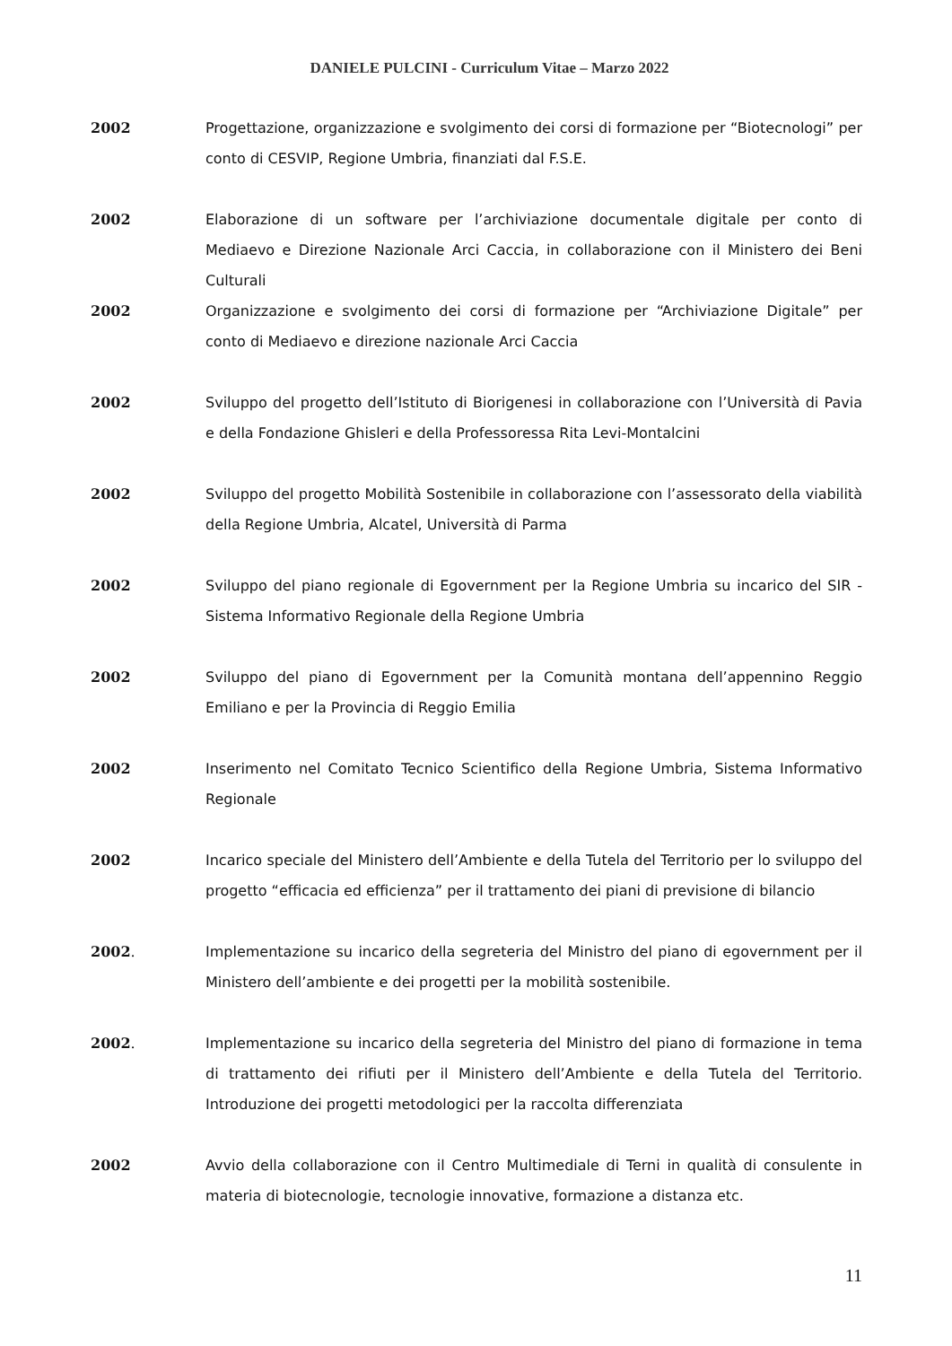DANIELE PULCINI - Curriculum Vitae – Marzo 2022
2002 Progettazione, organizzazione e svolgimento dei corsi di formazione per “Biotecnologi” per conto di CESVIP, Regione Umbria, finanziati dal F.S.E.
2002 Elaborazione di un software per l’archiviazione documentale digitale per conto di Mediaevo e Direzione Nazionale Arci Caccia, in collaborazione con il Ministero dei Beni Culturali
2002 Organizzazione e svolgimento dei corsi di formazione per “Archiviazione Digitale” per conto di Mediaevo e direzione nazionale Arci Caccia
2002 Sviluppo del progetto dell’Istituto di Biorigenesi in collaborazione con l’Università di Pavia e della Fondazione Ghisleri e della Professoressa Rita Levi-Montalcini
2002 Sviluppo del progetto Mobilità Sostenibile in collaborazione con l’assessorato della viabilità della Regione Umbria, Alcatel, Università di Parma
2002 Sviluppo del piano regionale di Egovernment per la Regione Umbria su incarico del SIR - Sistema Informativo Regionale della Regione Umbria
2002 Sviluppo del piano di Egovernment per la Comunità montana dell’appennino Reggio Emiliano e per la Provincia di Reggio Emilia
2002 Inserimento nel Comitato Tecnico Scientifico della Regione Umbria, Sistema Informativo Regionale
2002 Incarico speciale del Ministero dell’Ambiente e della Tutela del Territorio per lo sviluppo del progetto “efficacia ed efficienza” per il trattamento dei piani di previsione di bilancio
2002. Implementazione su incarico della segreteria del Ministro del piano di egovernment per il Ministero dell’ambiente e dei progetti per la mobilità sostenibile.
2002. Implementazione su incarico della segreteria del Ministro del piano di formazione in tema di trattamento dei rifiuti per il Ministero dell’Ambiente e della Tutela del Territorio. Introduzione dei progetti metodologici per la raccolta differenziata
2002 Avvio della collaborazione con il Centro Multimediale di Terni in qualità di consulente in materia di biotecnologie, tecnologie innovative, formazione a distanza etc.
11